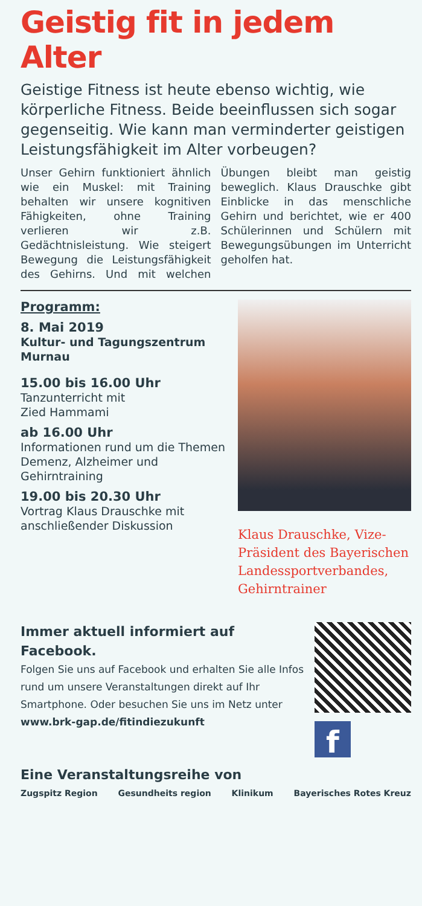Geistig fit in jedem Alter
Geistige Fitness ist heute ebenso wichtig, wie körperliche Fitness. Beide beeinflussen sich sogar gegenseitig. Wie kann man verminderter geistigen Leistungsfähigkeit im Alter vorbeugen?
Unser Gehirn funktioniert ähnlich wie ein Muskel: mit Training behalten wir unsere kognitiven Fähigkeiten, ohne Training verlieren wir z.B. Gedächtnisleistung. Wie steigert Bewegung die Leistungsfähigkeit des Gehirns. Und mit welchen Übungen bleibt man geistig beweglich. Klaus Drauschke gibt Einblicke in das menschliche Gehirn und berichtet, wie er 400 Schülerinnen und Schülern mit Bewegungsübungen im Unterricht geholfen hat.
Programm:
8. Mai 2019
Kultur- und Tagungszentrum Murnau
15.00 bis 16.00 Uhr
Tanzunterricht mit
Zied Hammami
ab 16.00 Uhr
Informationen rund um die Themen Demenz, Alzheimer und Gehirntraining
19.00 bis 20.30 Uhr
Vortrag Klaus Drauschke mit anschließender Diskussion
Klaus Drauschke, Vize-Präsident des Bayerischen Landessportverbandes, Gehirntrainer
Immer aktuell informiert auf Facebook.
Folgen Sie uns auf Facebook und erhalten Sie alle Infos rund um unsere Veranstaltungen direkt auf Ihr Smartphone. Oder besuchen Sie uns im Netz unter
www.brk-gap.de/fitindiezukunft
f
Eine Veranstaltungsreihe von
Zugspitz Region Gesundheits region Klinikum Bayerisches Rotes Kreuz